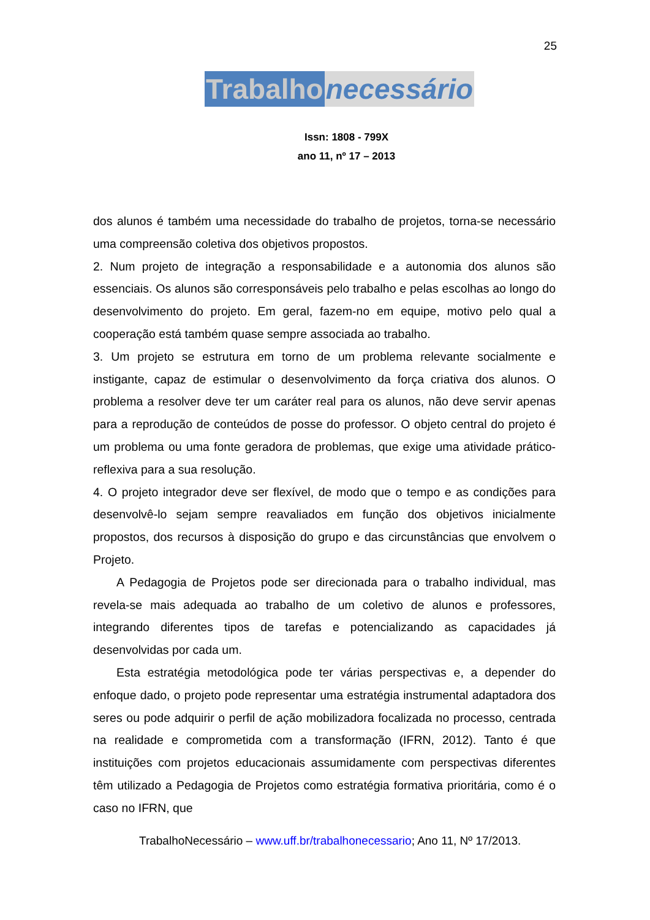25
Trabalho necessário
Issn: 1808 - 799X
ano 11, nº 17 – 2013
dos alunos é também uma necessidade do trabalho de projetos, torna-se necessário uma compreensão coletiva dos objetivos propostos.
2. Num projeto de integração a responsabilidade e a autonomia dos alunos são essenciais. Os alunos são corresponsáveis pelo trabalho e pelas escolhas ao longo do desenvolvimento do projeto. Em geral, fazem-no em equipe, motivo pelo qual a cooperação está também quase sempre associada ao trabalho.
3. Um projeto se estrutura em torno de um problema relevante socialmente e instigante, capaz de estimular o desenvolvimento da força criativa dos alunos. O problema a resolver deve ter um caráter real para os alunos, não deve servir apenas para a reprodução de conteúdos de posse do professor. O objeto central do projeto é um problema ou uma fonte geradora de problemas, que exige uma atividade prático-reflexiva para a sua resolução.
4. O projeto integrador deve ser flexível, de modo que o tempo e as condições para desenvolvê-lo sejam sempre reavaliados em função dos objetivos inicialmente propostos, dos recursos à disposição do grupo e das circunstâncias que envolvem o Projeto.
A Pedagogia de Projetos pode ser direcionada para o trabalho individual, mas revela-se mais adequada ao trabalho de um coletivo de alunos e professores, integrando diferentes tipos de tarefas e potencializando as capacidades já desenvolvidas por cada um.
Esta estratégia metodológica pode ter várias perspectivas e, a depender do enfoque dado, o projeto pode representar uma estratégia instrumental adaptadora dos seres ou pode adquirir o perfil de ação mobilizadora focalizada no processo, centrada na realidade e comprometida com a transformação (IFRN, 2012). Tanto é que instituições com projetos educacionais assumidamente com perspectivas diferentes têm utilizado a Pedagogia de Projetos como estratégia formativa prioritária, como é o caso no IFRN, que
TrabalhoNecessário – www.uff.br/trabalhonecessario; Ano 11, Nº 17/2013.